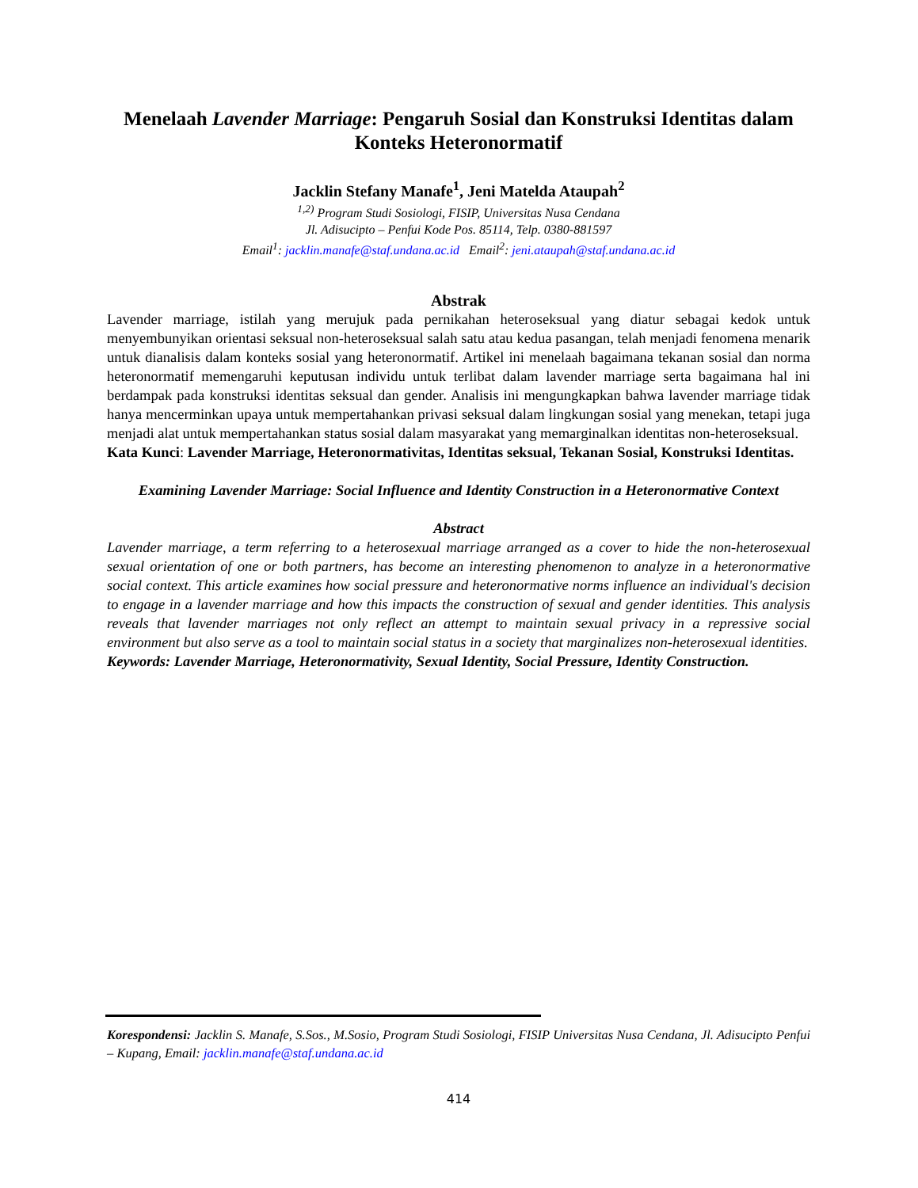Menelaah Lavender Marriage: Pengaruh Sosial dan Konstruksi Identitas dalam Konteks Heteronormatif
Jacklin Stefany Manafe<sup>1</sup>, Jeni Matelda Ataupah<sup>2</sup>
<sup>1,2)</sup> Program Studi Sosiologi, FISIP, Universitas Nusa Cendana
Jl. Adisucipto – Penfui Kode Pos. 85114, Telp. 0380-881597
Email<sup>1</sup>: jacklin.manafe@staf.undana.ac.id Email<sup>2</sup>: jeni.ataupah@staf.undana.ac.id
Abstrak
Lavender marriage, istilah yang merujuk pada pernikahan heteroseksual yang diatur sebagai kedok untuk menyembunyikan orientasi seksual non-heteroseksual salah satu atau kedua pasangan, telah menjadi fenomena menarik untuk dianalisis dalam konteks sosial yang heteronormatif. Artikel ini menelaah bagaimana tekanan sosial dan norma heteronormatif memengaruhi keputusan individu untuk terlibat dalam lavender marriage serta bagaimana hal ini berdampak pada konstruksi identitas seksual dan gender. Analisis ini mengungkapkan bahwa lavender marriage tidak hanya mencerminkan upaya untuk mempertahankan privasi seksual dalam lingkungan sosial yang menekan, tetapi juga menjadi alat untuk mempertahankan status sosial dalam masyarakat yang memarginalkan identitas non-heteroseksual.
Kata Kunci: Lavender Marriage, Heteronormativitas, Identitas seksual, Tekanan Sosial, Konstruksi Identitas.
Examining Lavender Marriage: Social Influence and Identity Construction in a Heteronormative Context
Abstract
Lavender marriage, a term referring to a heterosexual marriage arranged as a cover to hide the non-heterosexual sexual orientation of one or both partners, has become an interesting phenomenon to analyze in a heteronormative social context. This article examines how social pressure and heteronormative norms influence an individual's decision to engage in a lavender marriage and how this impacts the construction of sexual and gender identities. This analysis reveals that lavender marriages not only reflect an attempt to maintain sexual privacy in a repressive social environment but also serve as a tool to maintain social status in a society that marginalizes non-heterosexual identities.
Keywords: Lavender Marriage, Heteronormativity, Sexual Identity, Social Pressure, Identity Construction.
Korespondensi: Jacklin S. Manafe, S.Sos., M.Sosio, Program Studi Sosiologi, FISIP Universitas Nusa Cendana, Jl. Adisucipto Penfui – Kupang, Email: jacklin.manafe@staf.undana.ac.id
414